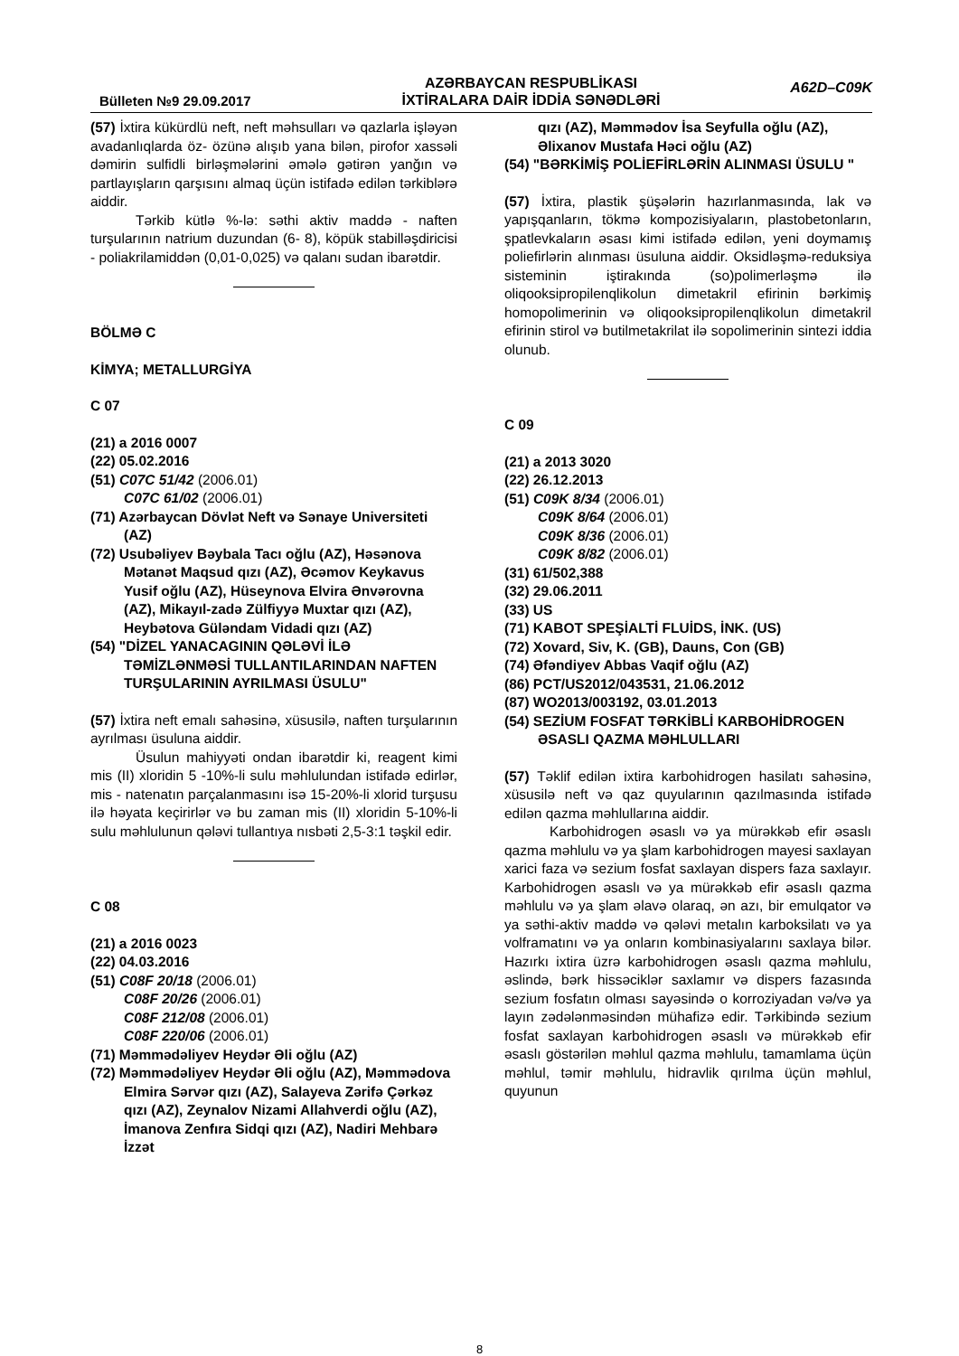Bülleten №9 29.09.2017
AZƏRBAYCAN RESPUBLİKASI
İXTİRALARA DAİR İDDİA SƏNƏDLƏRİ
A62D–C09K
(57) İxtira kükürdlü neft, neft məhsulları və qazlarla işləyən avadanlıqlarda öz- özünə alışıb yana bilən, pirofor xassəli dəmirin sulfidli birləşmələrini əmələ gətirən yanğın və partlayışların qarşısını almaq üçün istifadə edilən tərkiblərə aiddir.
Tərkib kütlə %-lə: səthi aktiv maddə - naften turşularının natrium duzundan (6- 8), köpük stabilləşdiricisi - poliakrilamiddən (0,01-0,025) və qalanı sudan ibarətdir.
BÖLMƏ C
KİMYA; METALLURGİYA
C 07
(21) a 2016 0007
(22) 05.02.2016
(51) C07C 51/42 (2006.01)
C07C 61/02 (2006.01)
(71) Azərbaycan Dövlət Neft və Sənaye Universiteti (AZ)
(72) Usubəliyev Bəybala Tacı oğlu (AZ), Həsənova Mətanət Maqsud qızı (AZ), Əcəmov Keykavus Yusif oğlu (AZ), Hüseynova Elvira Ənvərovna (AZ), Mikayıl-zadə Zülfiyyə Muxtar qızı (AZ), Heybətova Güləndam Vidadi qızı (AZ)
(54) "DİZEL YANACAGININ QƏLƏVİ İLƏ TƏMİZLƏNMƏSİ TULLANTILARINDAN NAFTEN TURŞULARININ AYRILMASI ÜSULU"
(57) İxtira neft emalı sahəsinə, xüsusilə, naften turşularının ayrılması üsuluna aiddir.
Üsulun mahiyyəti ondan ibarətdir ki, reagent kimi mis (II) xloridin 5 -10%-li sulu məhlulundan istifadə edirlər, mis - natenatın parçalanmasını isə 15-20%-li xlorid turşusu ilə həyata keçirirlər və bu zaman mis (II) xloridin 5-10%-li sulu məhlulunun qələvi tullantıya nısbəti 2,5-3:1 təşkil edir.
C 08
(21) a 2016 0023
(22) 04.03.2016
(51) C08F 20/18 (2006.01)
C08F 20/26 (2006.01)
C08F 212/08 (2006.01)
C08F 220/06 (2006.01)
(71) Məmmədəliyev Heydər Əli oğlu (AZ)
(72) Məmmədəliyev Heydər Əli oğlu (AZ), Məmmədova Elmira Sərvər qızı (AZ), Salayeva Zərifə Çərkəz qızı (AZ), Zeynalov Nizami Allahverdi oğlu (AZ), İmanova Zenfıra Sidqi qızı (AZ), Nadiri Mehbarə İzzət
qızı (AZ), Məmmədov İsa Seyfulla oğlu (AZ), Əlixanov Mustafa Həci oğlu (AZ)
(54) "BƏRKİMİŞ POLİEFİRLƏRİN ALINMASI ÜSULU "
(57) İxtira, plastik şüşələrin hazırlanmasında, lak və yapışqanların, tökmə kompozisiyaların, plastobetonların, şpatlevkaların əsası kimi istifadə edilən, yeni doymamış poliefirlərin alınması üsuluna aiddir. Oksidləşmə-reduksiya sisteminin iştirakında (so)polimerləşmə ilə oliqooksipropilenqlikolun dimetakril efirinin bərkimiş homopolimerinin və oliqooksipropilenqlikolun dimetakril efirinin stirol və butilmetakrilat ilə sopolimerinin sintezi iddia olunub.
C 09
(21) a 2013 3020
(22) 26.12.2013
(51) C09K 8/34 (2006.01)
C09K 8/64 (2006.01)
C09K 8/36 (2006.01)
C09K 8/82 (2006.01)
(31) 61/502,388
(32) 29.06.2011
(33) US
(71) KABOT SPEŞİALTİ FLUİDS, İNK. (US)
(72) Xovard, Siv, K. (GB), Dauns, Con (GB)
(74) Əfəndiyev Abbas Vaqif oğlu (AZ)
(86) PCT/US2012/043531, 21.06.2012
(87) WO2013/003192, 03.01.2013
(54) SEZİUM FOSFAT TƏRKİBLİ KARBOHİDROGEN ƏSASLI QAZMA MƏHLULLARI
(57) Təklif edilən ixtira karbohidrogen hasilatı sahəsinə, xüsusilə neft və qaz quyularının qazılmasında istifadə edilən qazma məhlullarına aiddir.
Karbohidrogen əsaslı və ya mürəkkəb efir əsaslı qazma məhlulu və ya şlam karbohidrogen mayesi saxlayan xarici faza və sezium fosfat saxlayan dispers faza saxlayır. Karbohidrogen əsaslı və ya mürəkkəb efir əsaslı qazma məhlulu və ya şlam əlavə olaraq, ən azı, bir emulqator və ya səthi-aktiv maddə və qələvi metalın karboksilatı və ya volframatını və ya onların kombinasiyalarını saxlaya bilər. Hazırkı ixtira üzrə karbohidrogen əsaslı qazma məhlulu, əslində, bərk hissəciklər saxlamır və dispers fazasında sezium fosfatın olması sayəsində o korroziyadan və/və ya layın zədələnməsindən mühafizə edir. Tərkibində sezium fosfat saxlayan karbohidrogen əsaslı və mürəkkəb efir əsaslı göstərilən məhlul qazma məhlulu, tamamlama üçün məhlul, təmir məhlulu, hidravlik qırılma üçün məhlul, quyunun
8